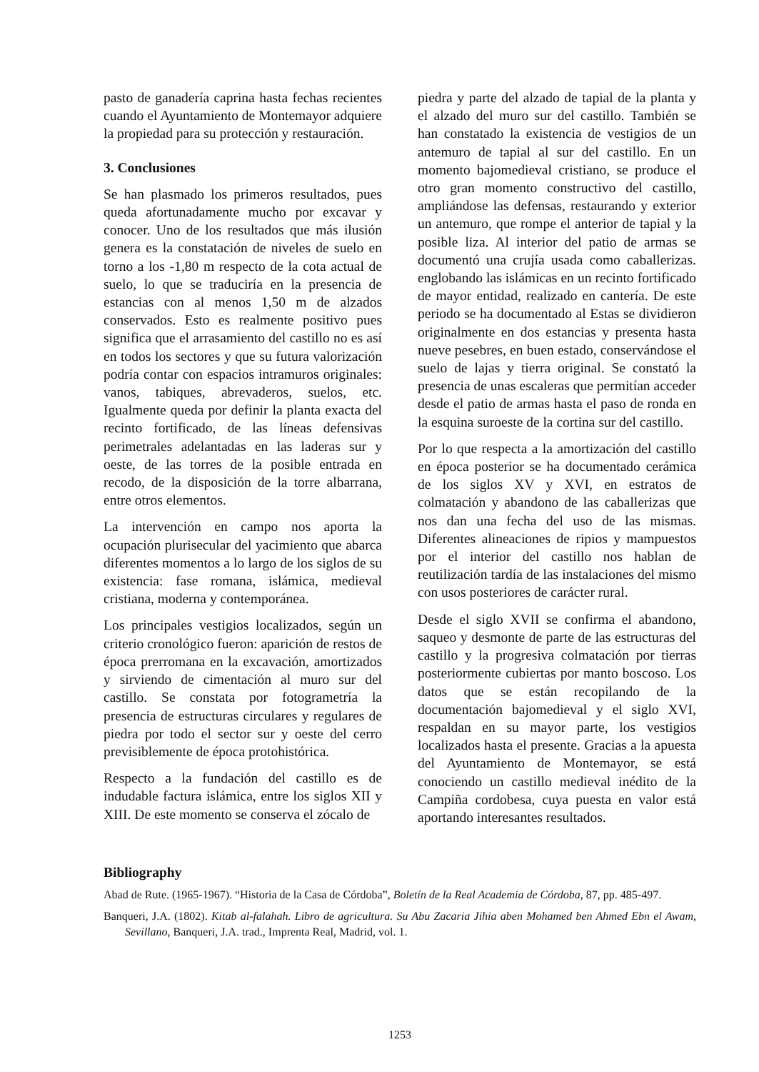pasto de ganadería caprina hasta fechas recientes cuando el Ayuntamiento de Montemayor adquiere la propiedad para su protección y restauración.
3. Conclusiones
Se han plasmado los primeros resultados, pues queda afortunadamente mucho por excavar y conocer. Uno de los resultados que más ilusión genera es la constatación de niveles de suelo en torno a los -1,80 m respecto de la cota actual de suelo, lo que se traduciría en la presencia de estancias con al menos 1,50 m de alzados conservados. Esto es realmente positivo pues significa que el arrasamiento del castillo no es así en todos los sectores y que su futura valorización podría contar con espacios intramuros originales: vanos, tabiques, abrevaderos, suelos, etc. Igualmente queda por definir la planta exacta del recinto fortificado, de las líneas defensivas perimetrales adelantadas en las laderas sur y oeste, de las torres de la posible entrada en recodo, de la disposición de la torre albarrana, entre otros elementos.
La intervención en campo nos aporta la ocupación plurisecular del yacimiento que abarca diferentes momentos a lo largo de los siglos de su existencia: fase romana, islámica, medieval cristiana, moderna y contemporánea.
Los principales vestigios localizados, según un criterio cronológico fueron: aparición de restos de época prerromana en la excavación, amortizados y sirviendo de cimentación al muro sur del castillo. Se constata por fotogrametría la presencia de estructuras circulares y regulares de piedra por todo el sector sur y oeste del cerro previsiblemente de época protohistórica.
Respecto a la fundación del castillo es de indudable factura islámica, entre los siglos XII y XIII. De este momento se conserva el zócalo de
piedra y parte del alzado de tapial de la planta y el alzado del muro sur del castillo. También se han constatado la existencia de vestigios de un antemuro de tapial al sur del castillo. En un momento bajomedieval cristiano, se produce el otro gran momento constructivo del castillo, ampliándose las defensas, restaurando y exterior un antemuro, que rompe el anterior de tapial y la posible liza. Al interior del patio de armas se documentó una crujía usada como caballerizas. englobando las islámicas en un recinto fortificado de mayor entidad, realizado en cantería. De este periodo se ha documentado al Estas se dividieron originalmente en dos estancias y presenta hasta nueve pesebres, en buen estado, conservándose el suelo de lajas y tierra original. Se constató la presencia de unas escaleras que permitían acceder desde el patio de armas hasta el paso de ronda en la esquina suroeste de la cortina sur del castillo.
Por lo que respecta a la amortización del castillo en época posterior se ha documentado cerámica de los siglos XV y XVI, en estratos de colmatación y abandono de las caballerizas que nos dan una fecha del uso de las mismas. Diferentes alineaciones de ripios y mampuestos por el interior del castillo nos hablan de reutilización tardía de las instalaciones del mismo con usos posteriores de carácter rural.
Desde el siglo XVII se confirma el abandono, saqueo y desmonte de parte de las estructuras del castillo y la progresiva colmatación por tierras posteriormente cubiertas por manto boscoso. Los datos que se están recopilando de la documentación bajomedieval y el siglo XVI, respaldan en su mayor parte, los vestigios localizados hasta el presente. Gracias a la apuesta del Ayuntamiento de Montemayor, se está conociendo un castillo medieval inédito de la Campiña cordobesa, cuya puesta en valor está aportando interesantes resultados.
Bibliography
Abad de Rute. (1965-1967). “Historia de la Casa de Córdoba”, Boletín de la Real Academia de Córdoba, 87, pp. 485-497.
Banqueri, J.A. (1802). Kitab al-falahah. Libro de agricultura. Su Abu Zacaria Jihia aben Mohamed ben Ahmed Ebn el Awam, Sevillano, Banqueri, J.A. trad., Imprenta Real, Madrid, vol. 1.
1253